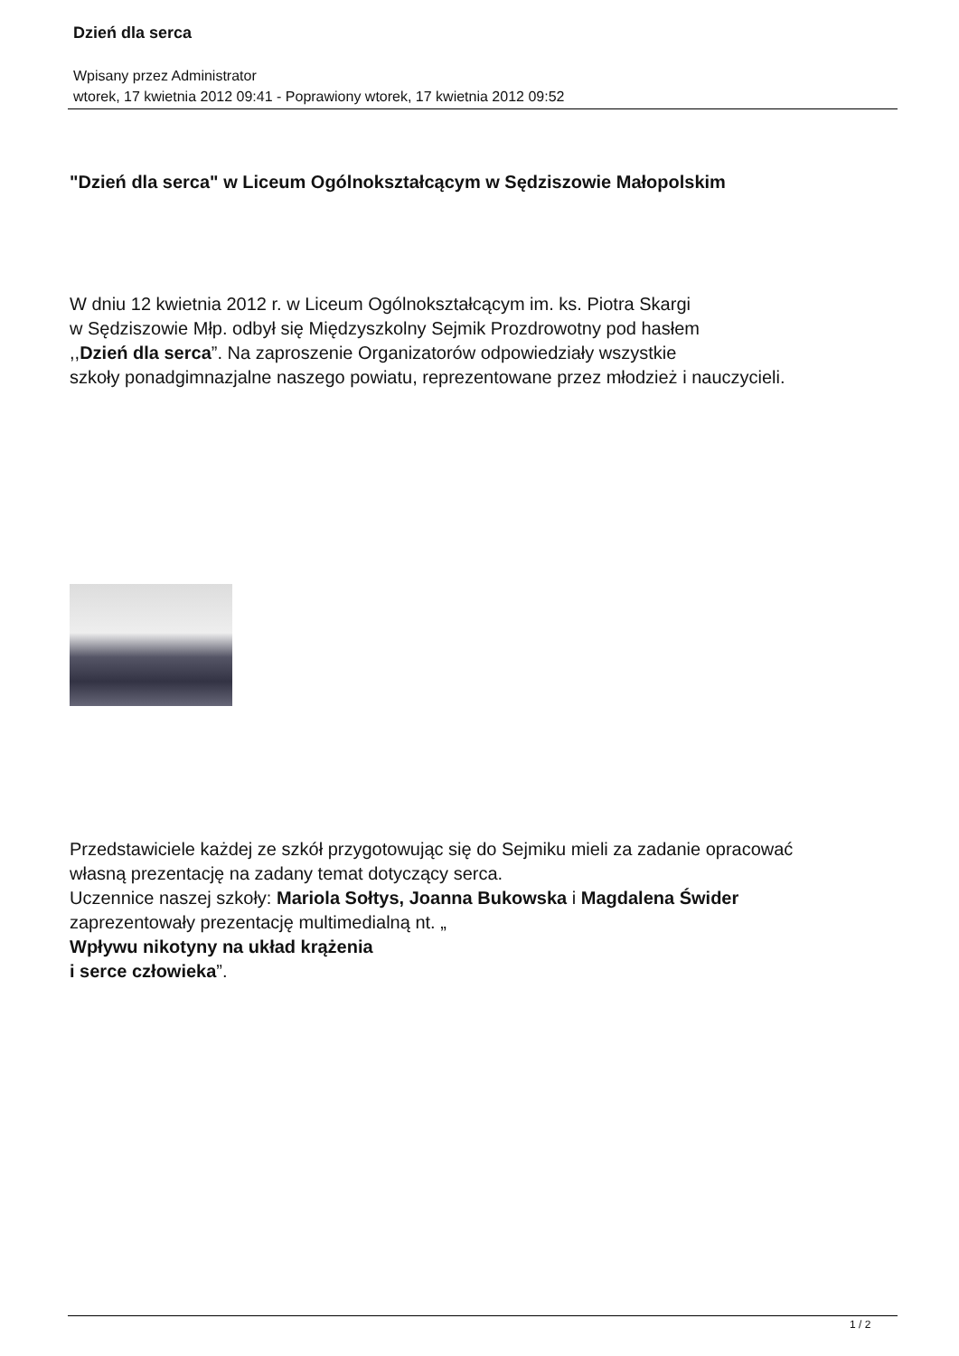Dzień dla serca
Wpisany przez Administrator
wtorek, 17 kwietnia 2012 09:41 - Poprawiony wtorek, 17 kwietnia 2012 09:52
"Dzień dla serca" w Liceum Ogólnokształcącym w Sędziszowie Małopolskim
W dniu 12 kwietnia 2012 r. w Liceum Ogólnokształcącym im. ks. Piotra Skargi
w Sędziszowie Młp. odbył się Międzyszkolny Sejmik Prozdrowotny pod hasłem
,,Dzień dla serca”. Na zaproszenie Organizatorów odpowiedziały wszystkie
szkoły ponadgimnazjalne naszego powiatu, reprezentowane przez młodzież i nauczycieli.
Przedstawiciele każdej ze szkół przygotowując się do Sejmiku mieli za zadanie opracować
własną prezentację na zadany temat dotyczący serca.
Uczennice naszej szkoły: Mariola Sołtys, Joanna Bukowska i Magdalena Świder
zaprezentowały prezentację multimedialną nt. „
Wpływu nikotyny na układ krążenia
i serce człowieka”.
1 / 2